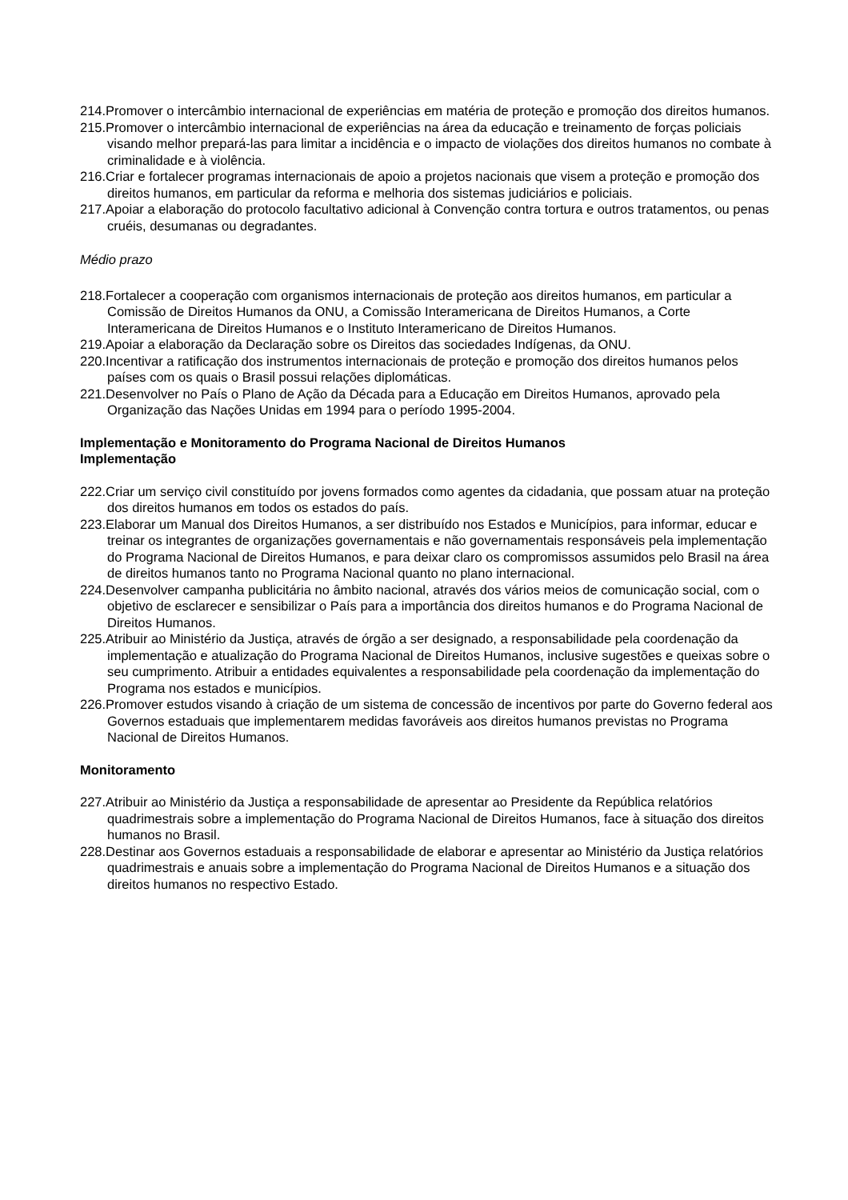214.Promover o intercâmbio internacional de experiências em matéria de proteção e promoção dos direitos humanos.
215.Promover o intercâmbio internacional de experiências na área da educação e treinamento de forças policiais visando melhor prepará-las para limitar a incidência e o impacto de violações dos direitos humanos no combate à criminalidade e à violência.
216.Criar e fortalecer programas internacionais de apoio a projetos nacionais que visem a proteção e promoção dos direitos humanos, em particular da reforma e melhoria dos sistemas judiciários e policiais.
217.Apoiar a elaboração do protocolo facultativo adicional à Convenção contra tortura e outros tratamentos, ou penas cruéis, desumanas ou degradantes.
Médio prazo
218.Fortalecer a cooperação com organismos internacionais de proteção aos direitos humanos, em particular a Comissão de Direitos Humanos da ONU, a Comissão Interamericana de Direitos Humanos, a Corte Interamericana de Direitos Humanos e o Instituto Interamericano de Direitos Humanos.
219.Apoiar a elaboração da Declaração sobre os Direitos das sociedades Indígenas, da ONU.
220.Incentivar a ratificação dos instrumentos internacionais de proteção e promoção dos direitos humanos pelos países com os quais o Brasil possui relações diplomáticas.
221.Desenvolver no País o Plano de Ação da Década para a Educação em Direitos Humanos, aprovado pela Organização das Nações Unidas em 1994 para o período 1995-2004.
Implementação e Monitoramento do Programa Nacional de Direitos Humanos
Implementação
222.Criar um serviço civil constituído por jovens formados como agentes da cidadania, que possam atuar na proteção dos direitos humanos em todos os estados do país.
223.Elaborar um Manual dos Direitos Humanos, a ser distribuído nos Estados e Municípios, para informar, educar e treinar os integrantes de organizações governamentais e não governamentais responsáveis pela implementação do Programa Nacional de Direitos Humanos, e para deixar claro os compromissos assumidos pelo Brasil na área de direitos humanos tanto no Programa Nacional quanto no plano internacional.
224.Desenvolver campanha publicitária no âmbito nacional, através dos vários meios de comunicação social, com o objetivo de esclarecer e sensibilizar o País para a importância dos direitos humanos e do Programa Nacional de Direitos Humanos.
225.Atribuir ao Ministério da Justiça, através de órgão a ser designado, a responsabilidade pela coordenação da implementação e atualização do Programa Nacional de Direitos Humanos, inclusive sugestões e queixas sobre o seu cumprimento. Atribuir a entidades equivalentes a responsabilidade pela coordenação da implementação do Programa nos estados e municípios.
226.Promover estudos visando à criação de um sistema de concessão de incentivos por parte do Governo federal aos Governos estaduais que implementarem medidas favoráveis aos direitos humanos previstas no Programa Nacional de Direitos Humanos.
Monitoramento
227.Atribuir ao Ministério da Justiça a responsabilidade de apresentar ao Presidente da República relatórios quadrimestrais sobre a implementação do Programa Nacional de Direitos Humanos, face à situação dos direitos humanos no Brasil.
228.Destinar aos Governos estaduais a responsabilidade de elaborar e apresentar ao Ministério da Justiça relatórios quadrimestrais e anuais sobre a implementação do Programa Nacional de Direitos Humanos e a situação dos direitos humanos no respectivo Estado.